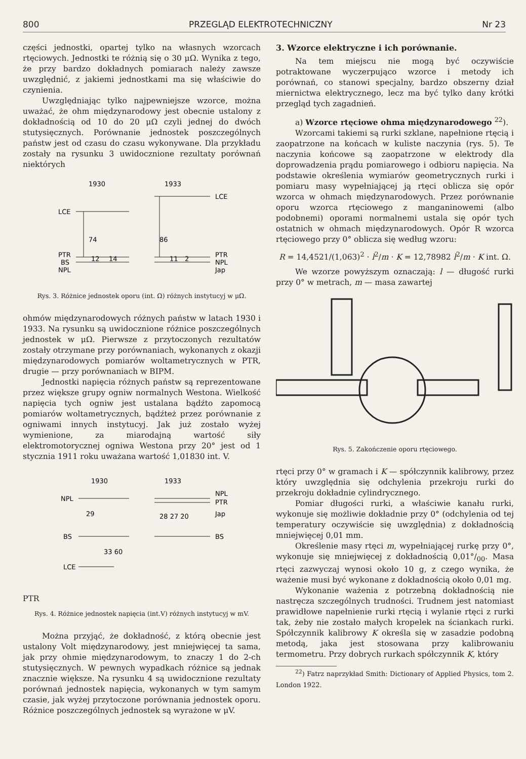800 PRZEGLĄD ELEKTROTECHNICZNY Nr 23
części jednostki, opartej tylko na własnych wzorcach rtęciowych. Jednostki te różnią się o 30 μΩ. Wynika z tego, że przy bardzo dokładnych pomiarach należy zawsze uwzględnić, z jakiemi jednostkami ma się właściwie do czynienia.
Uwzględniając tylko najpewniejsze wzorce, można uważać, że ohm międzynarodowy jest obecnie ustalony z dokładnością od 10 do 20 μΩ czyli jednej do dwóch stutysięcznych. Porównanie jednostek poszczególnych państw jest od czasu do czasu wykonywane. Dla przykładu zostały na rysunku 3 uwidocznione rezultaty porównań niektórych
1930
1933
LCE
LCE
74
86
PTR
BS
NPL
12
14
11
2
PTR
NPL
Jap
Rys. 3. Różnice jednostek oporu (int. Ω) różnych instytucyj w μΩ.
ohmów międzynarodowych różnych państw w latach 1930 i 1933. Na rysunku są uwidocznione różnice poszczególnych jednostek w μΩ. Pierwsze z przytoczonych rezultatów zostały otrzymane przy porównaniach, wykonanych z okazji międzynarodowych pomiarów woltametrycznych w PTR, drugie — przy porównaniach w BIPM.
Jednostki napięcia różnych państw są reprezentowane przez większe grupy ogniw normalnych Westona. Wielkość napięcia tych ogniw jest ustalana bądźto zapomocą pomiarów woltametrycznych, bądźteż przez porównanie z ogniwami innych instytucyj. Jak już zostało wyżej wymienione, za miarodajną wartość siły elektromotorycznej ogniwa Westona przy 20° jest od 1 stycznia 1911 roku uważana wartość 1,01830 int. V.
1930
1933
NPL
29
BS
33 60
LCE
28 27 20
NPL
PTR
Jap
BS
PTR
Rys. 4. Różnice jednostek napięcia (int.V) różnych instytucyj w mV.
Można przyjąć, że dokładność, z którą obecnie jest ustalony Volt międzynarodowy, jest mniejwięcej ta sama, jak przy ohmie międzynarodowym, to znaczy 1 do 2-ch stutysięcznych. W pewnych wypadkach różnice są jednak znacznie większe. Na rysunku 4 są uwidocznione rezultaty porównań jednostek napięcia, wykonanych w tym samym czasie, jak wyżej przytoczone porównania jednostek oporu. Różnice poszczególnych jednostek są wyrażone w μV.
3. Wzorce elektryczne i ich porównanie.
Na tem miejscu nie mogą być oczywiście potraktowane wyczerpująco wzorce i metody ich porównań, co stanowi specjalny, bardzo obszerny dział miernictwa elektrycznego, lecz ma być tylko dany krótki przegląd tych zagadnień.
a) Wzorce rtęciowe ohma międzynarodowego <sup>22</sup>).
Wzorcami takiemi są rurki szklane, napełnione rtęcią i zaopatrzone na końcach w kuliste naczynia (rys. 5). Te naczynia końcowe są zaopatrzone w elektrody dla doprowadzenia prądu pomiarowego i odbioru napięcia. Na podstawie określenia wymiarów geometrycznych rurki i pomiaru masy wypełniającej ją rtęci oblicza się opór wzorca w ohmach międzynarodowych. Przez porównanie oporu wzorca rtęciowego z manganinowemi (albo podobnemi) oporami normalnemi ustala się opór tych ostatnich w ohmach międzynarodowych. Opór R wzorca rtęciowego przy 0° oblicza się według wzoru:
R = 14,4521/(1,063)<sup>2</sup> · l<sup>2</sup>/m · K = 12,78982 l<sup>2</sup>/m · K int. Ω.
We wzorze powyższym oznaczają: l — długość rurki przy 0° w metrach, m — masa zawartej
Rys. 5. Zakończenie oporu rtęciowego.
rtęci przy 0° w gramach i K — spółczynnik kalibrowy, przez który uwzględnia się odchylenia przekroju rurki do przekroju dokładnie cylindrycznego.
Pomiar długości rurki, a właściwie kanału rurki, wykonuje się możliwie dokładnie przy 0° (odchylenia od tej temperatury oczywiście się uwzględnia) z dokładnością mniejwięcej 0,01 mm.
Określenie masy rtęci m, wypełniającej rurkę przy 0°, wykonuje się mniejwięcej z dokładnością 0,01°/<sub>00</sub>. Masa rtęci zazwyczaj wynosi około 10 g, z czego wynika, że ważenie musi być wykonane z dokładnością około 0,01 mg.
Wykonanie ważenia z potrzebną dokładnością nie nastręcza szczególnych trudności. Trudnem jest natomiast prawidłowe napełnienie rurki rtęcią i wylanie rtęci z rurki tak, żeby nie zostało małych kropelek na ściankach rurki. Spółczynnik kalibrowy K określa się w zasadzie podobną metodą, jaka jest stosowana przy kalibrowaniu termometru. Przy dobrych rurkach spółczynnik K, który
<sup>22</sup>) Fatrz naprzykład Smith: Dictionary of Applied Physics, tom 2. London 1922.